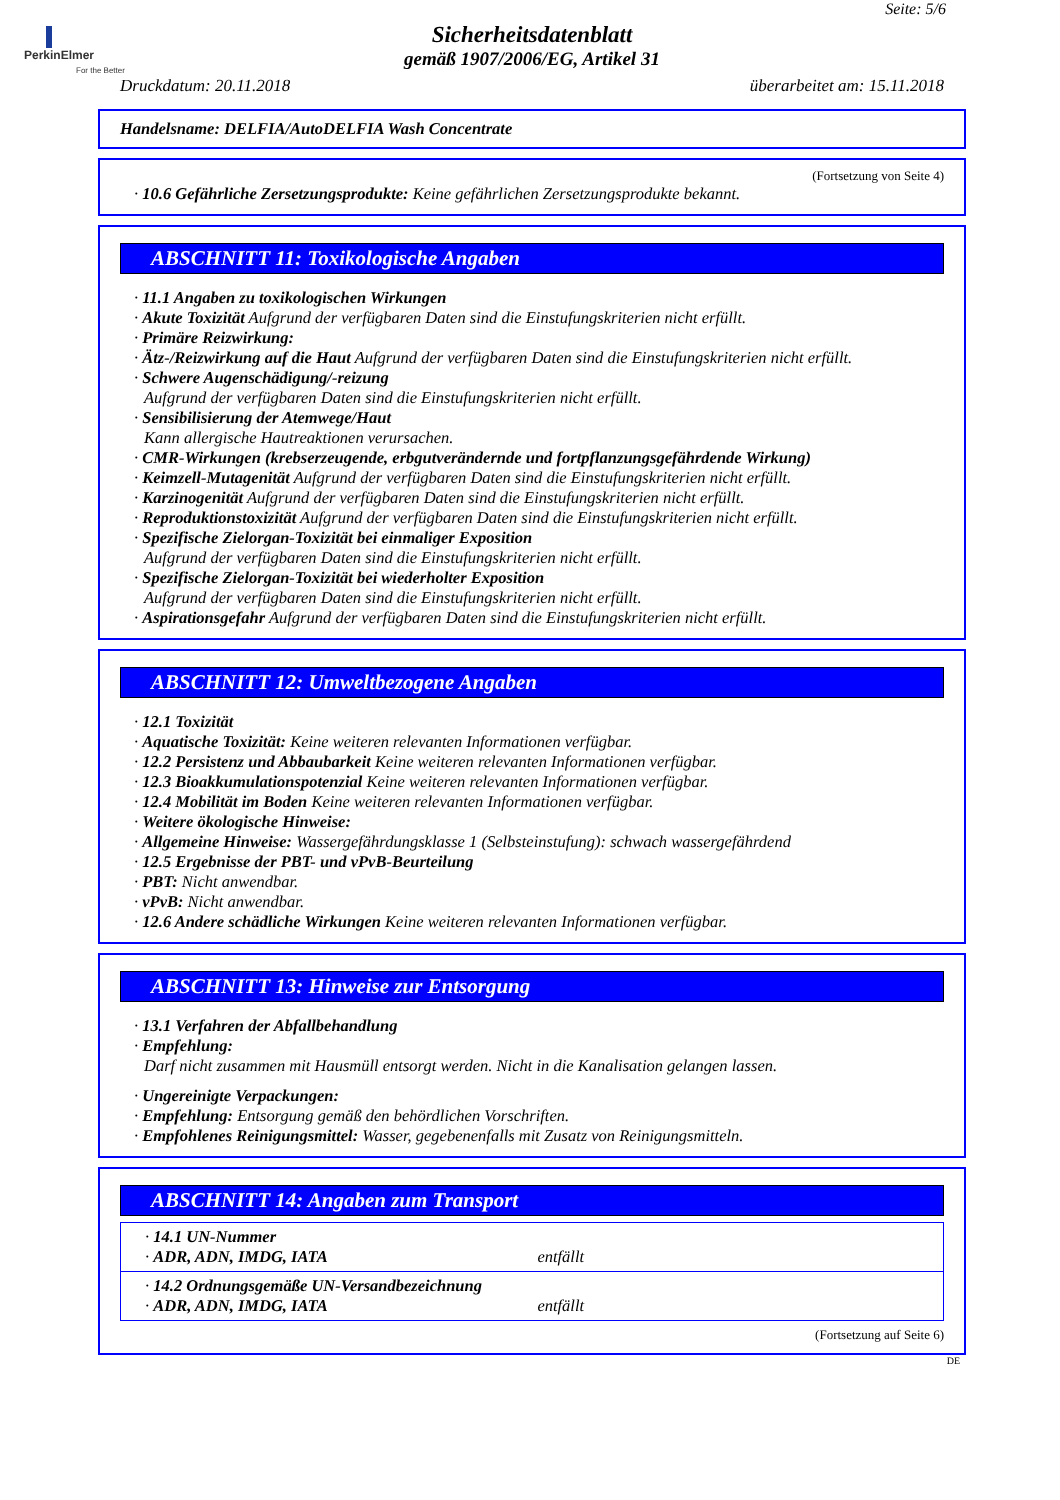PerkinElmer
For the Better
Seite: 5/6
Sicherheitsdatenblatt
gemäß 1907/2006/EG, Artikel 31
Druckdatum: 20.11.2018 überarbeitet am: 15.11.2018
Handelsname: DELFIA/AutoDELFIA Wash Concentrate
(Fortsetzung von Seite 4)
· 10.6 Gefährliche Zersetzungsprodukte: Keine gefährlichen Zersetzungsprodukte bekannt.
ABSCHNITT 11: Toxikologische Angaben
· 11.1 Angaben zu toxikologischen Wirkungen
· Akute Toxizität Aufgrund der verfügbaren Daten sind die Einstufungskriterien nicht erfüllt.
· Primäre Reizwirkung:
· Ätz-/Reizwirkung auf die Haut Aufgrund der verfügbaren Daten sind die Einstufungskriterien nicht erfüllt.
· Schwere Augenschädigung/-reizung
Aufgrund der verfügbaren Daten sind die Einstufungskriterien nicht erfüllt.
· Sensibilisierung der Atemwege/Haut
Kann allergische Hautreaktionen verursachen.
· CMR-Wirkungen (krebserzeugende, erbgutverändernde und fortpflanzungsgefährdende Wirkung)
· Keimzell-Mutagenität Aufgrund der verfügbaren Daten sind die Einstufungskriterien nicht erfüllt.
· Karzinogenität Aufgrund der verfügbaren Daten sind die Einstufungskriterien nicht erfüllt.
· Reproduktionstoxizität Aufgrund der verfügbaren Daten sind die Einstufungskriterien nicht erfüllt.
· Spezifische Zielorgan-Toxizität bei einmaliger Exposition
Aufgrund der verfügbaren Daten sind die Einstufungskriterien nicht erfüllt.
· Spezifische Zielorgan-Toxizität bei wiederholter Exposition
Aufgrund der verfügbaren Daten sind die Einstufungskriterien nicht erfüllt.
· Aspirationsgefahr Aufgrund der verfügbaren Daten sind die Einstufungskriterien nicht erfüllt.
ABSCHNITT 12: Umweltbezogene Angaben
· 12.1 Toxizität
· Aquatische Toxizität: Keine weiteren relevanten Informationen verfügbar.
· 12.2 Persistenz und Abbaubarkeit Keine weiteren relevanten Informationen verfügbar.
· 12.3 Bioakkumulationspotenzial Keine weiteren relevanten Informationen verfügbar.
· 12.4 Mobilität im Boden Keine weiteren relevanten Informationen verfügbar.
· Weitere ökologische Hinweise:
· Allgemeine Hinweise: Wassergefährdungsklasse 1 (Selbsteinstufung): schwach wassergefährdend
· 12.5 Ergebnisse der PBT- und vPvB-Beurteilung
· PBT: Nicht anwendbar.
· vPvB: Nicht anwendbar.
· 12.6 Andere schädliche Wirkungen Keine weiteren relevanten Informationen verfügbar.
ABSCHNITT 13: Hinweise zur Entsorgung
· 13.1 Verfahren der Abfallbehandlung
· Empfehlung:
Darf nicht zusammen mit Hausmüll entsorgt werden. Nicht in die Kanalisation gelangen lassen.
· Ungereinigte Verpackungen:
· Empfehlung: Entsorgung gemäß den behördlichen Vorschriften.
· Empfohlenes Reinigungsmittel: Wasser, gegebenenfalls mit Zusatz von Reinigungsmitteln.
ABSCHNITT 14: Angaben zum Transport
| · 14.1 UN-Nummer · ADR, ADN, IMDG, IATA entfällt |
| · 14.2 Ordnungsgemäße UN-Versandbezeichnung · ADR, ADN, IMDG, IATA entfällt |
(Fortsetzung auf Seite 6)
DE